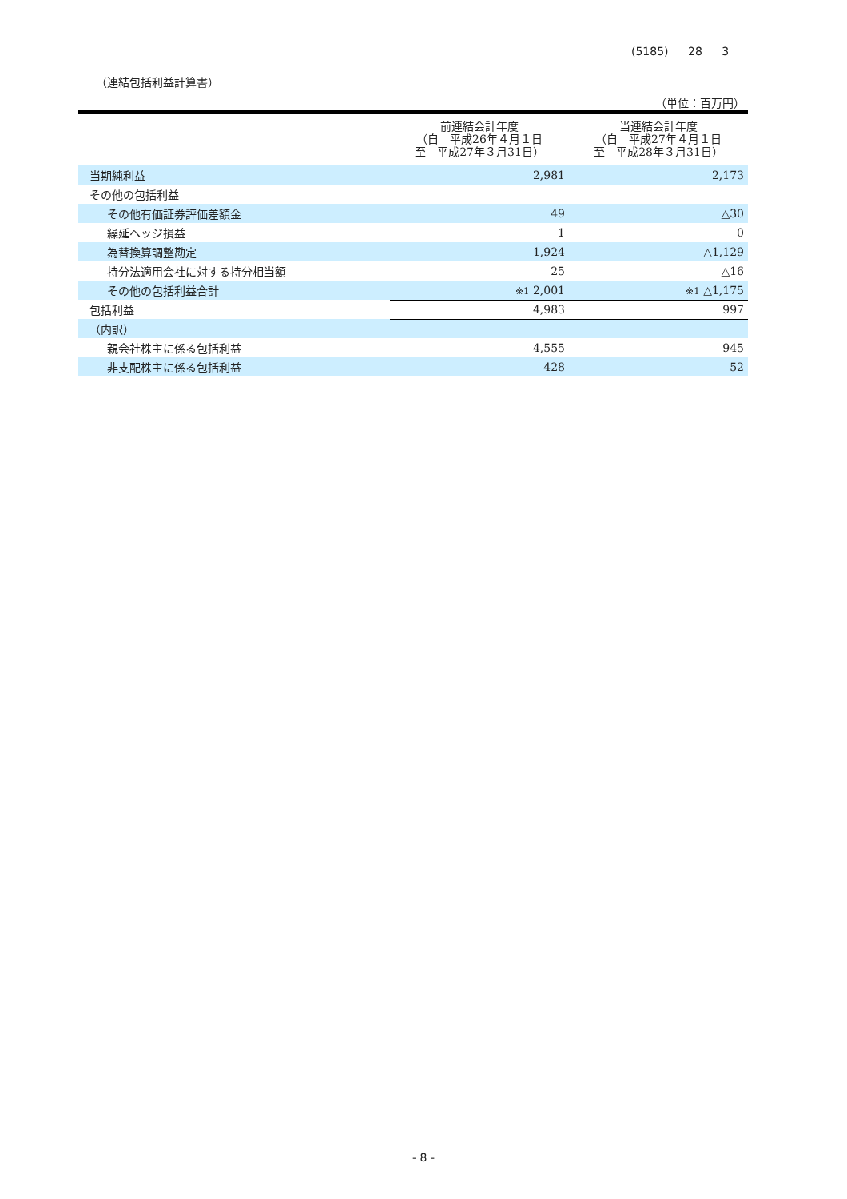(5185) 28 3
（連結包括利益計算書）
（単位：百万円）
| | 前連結会計年度 （自 平成26年４月１日 至 平成27年３月31日） | 当連結会計年度 （自 平成27年４月１日 至 平成28年３月31日） |
| --- | --- | --- |
| 当期純利益 | 2,981 | 2,173 |
| その他の包括利益 | | |
| その他有価証券評価差額金 | 49 | △30 |
| 繰延ヘッジ損益 | 1 | 0 |
| 為替換算調整勘定 | 1,924 | △1,129 |
| 持分法適用会社に対する持分相当額 | 25 | △16 |
| その他の包括利益合計 | ※1 2,001 | ※1 △1,175 |
| 包括利益 | 4,983 | 997 |
| （内訳） | | |
| 親会社株主に係る包括利益 | 4,555 | 945 |
| 非支配株主に係る包括利益 | 428 | 52 |
- 8 -